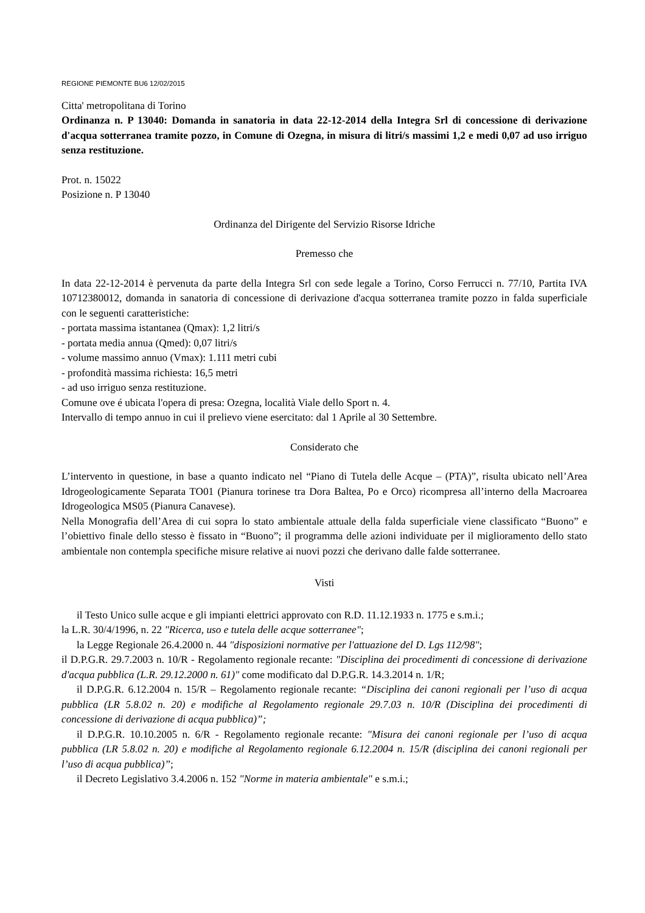REGIONE PIEMONTE BU6 12/02/2015
Citta' metropolitana di Torino
Ordinanza n. P 13040: Domanda in sanatoria in data 22-12-2014 della Integra Srl di concessione di derivazione d'acqua sotterranea tramite pozzo, in Comune di Ozegna, in misura di litri/s massimi 1,2 e medi 0,07 ad uso irriguo senza restituzione.
Prot. n. 15022
Posizione n. P 13040
Ordinanza del Dirigente del Servizio Risorse Idriche
Premesso che
In data 22-12-2014 è pervenuta da parte della Integra Srl con sede legale a Torino, Corso Ferrucci n. 77/10, Partita IVA 10712380012, domanda in sanatoria di concessione di derivazione d'acqua sotterranea tramite pozzo in falda superficiale con le seguenti caratteristiche:
- portata massima istantanea (Qmax): 1,2 litri/s
- portata media annua (Qmed): 0,07 litri/s
- volume massimo annuo (Vmax): 1.111 metri cubi
- profondità massima richiesta: 16,5 metri
- ad uso irriguo senza restituzione.
Comune ove é ubicata l'opera di presa: Ozegna, località Viale dello Sport n. 4.
Intervallo di tempo annuo in cui il prelievo viene esercitato: dal 1 Aprile al 30 Settembre.
Considerato che
L’intervento in questione, in base a quanto indicato nel “Piano di Tutela delle Acque – (PTA)”, risulta ubicato nell’Area Idrogeologicamente Separata TO01 (Pianura torinese tra Dora Baltea, Po e Orco) ricompresa all’interno della Macroarea Idrogeologica MS05 (Pianura Canavese).
Nella Monografia dell’Area di cui sopra lo stato ambientale attuale della falda superficiale viene classificato “Buono” e l’obiettivo finale dello stesso è fissato in “Buono”; il programma delle azioni individuate per il miglioramento dello stato ambientale non contempla specifiche misure relative ai nuovi pozzi che derivano dalle falde sotterranee.
Visti
il Testo Unico sulle acque e gli impianti elettrici approvato con R.D. 11.12.1933 n. 1775 e s.m.i.;
la L.R. 30/4/1996, n. 22 "Ricerca, uso e tutela delle acque sotterranee";
la Legge Regionale 26.4.2000 n. 44 "disposizioni normative per l'attuazione del D. Lgs 112/98";
il D.P.G.R. 29.7.2003 n. 10/R - Regolamento regionale recante: "Disciplina dei procedimenti di concessione di derivazione d'acqua pubblica (L.R. 29.12.2000 n. 61)" come modificato dal D.P.G.R. 14.3.2014 n. 1/R;
il D.P.G.R. 6.12.2004 n. 15/R – Regolamento regionale recante: “Disciplina dei canoni regionali per l’uso di acqua pubblica (LR 5.8.02 n. 20) e modifiche al Regolamento regionale 29.7.03 n. 10/R (Disciplina dei procedimenti di concessione di derivazione di acqua pubblica)”;
il D.P.G.R. 10.10.2005 n. 6/R - Regolamento regionale recante: "Misura dei canoni regionale per l’uso di acqua pubblica (LR 5.8.02 n. 20) e modifiche al Regolamento regionale 6.12.2004 n. 15/R (disciplina dei canoni regionali per l’uso di acqua pubblica)”;
il Decreto Legislativo 3.4.2006 n. 152 "Norme in materia ambientale" e s.m.i.;